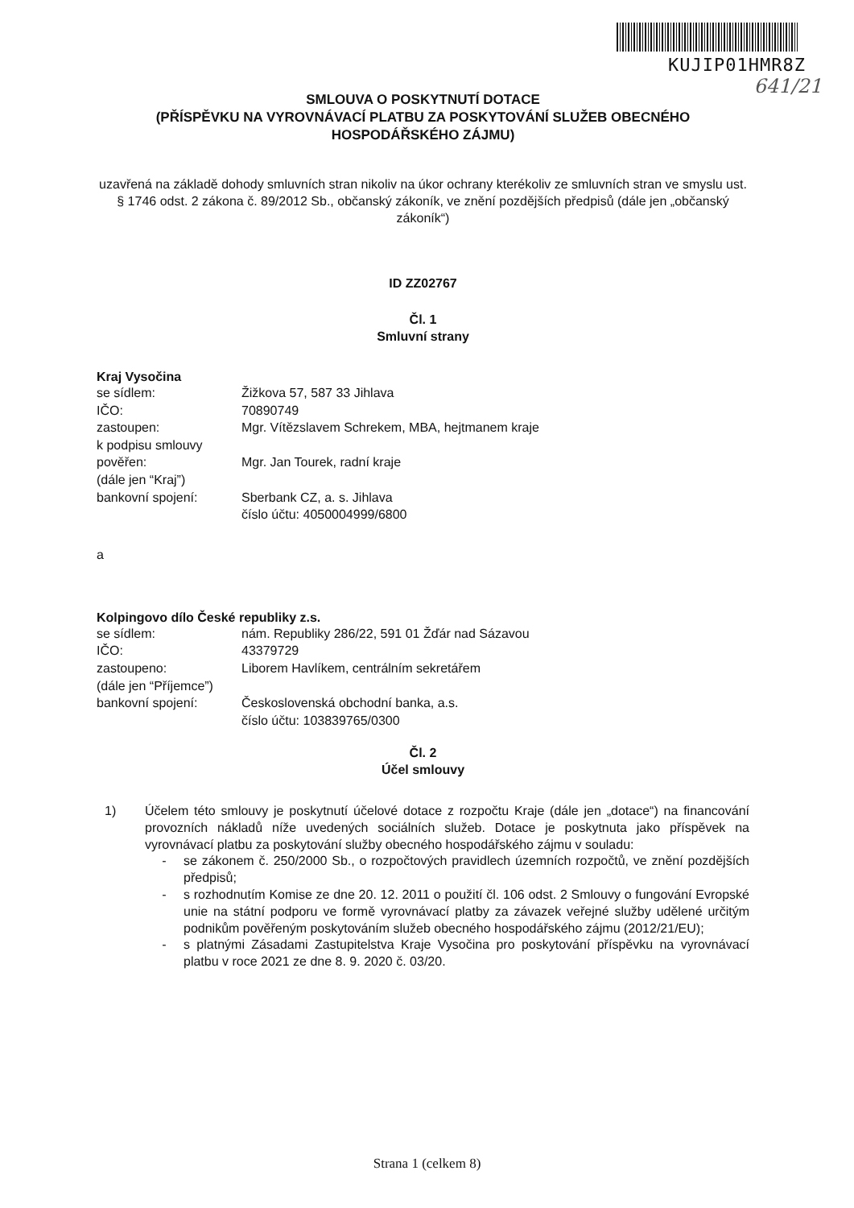KUJIP01HMR8Z
641/21
SMLOUVA O POSKYTNUTÍ DOTACE
(PŘÍSPĚVKU NA VYROVNÁVACÍ PLATBU ZA POSKYTOVÁNÍ SLUŽEB OBECNÉHO
HOSPODÁŘSKÉHO ZÁJMU)
uzavřená na základě dohody smluvních stran nikoliv na úkor ochrany kterékoliv ze smluvních stran ve smyslu ust. § 1746 odst. 2 zákona č. 89/2012 Sb., občanský zákoník, ve znění pozdějších předpisů (dále jen „občanský zákoník“)
ID ZZ02767
Čl. 1
Smluvní strany
Kraj Vysočina
| se sídlem: | Žižkova 57, 587 33 Jihlava |
| IČO: | 70890749 |
| zastoupen: | Mgr. Vítězslavem Schrekem, MBA, hejtmanem kraje |
| k podpisu smlouvy | |
| pověřen: | Mgr. Jan Tourek, radní kraje |
| (dále jen “Kraj”) | |
| bankovní spojení: | Sberbank CZ, a. s. Jihlava číslo účtu: 4050004999/6800 |
a
Kolpingovo dílo České republiky z.s.
| se sídlem: | nám. Republiky 286/22, 591 01 Žďár nad Sázavou |
| IČO: | 43379729 |
| zastoupeno: | Liborem Havlíkem, centrálním sekretářem |
| (dále jen “Příjemce”) | |
| bankovní spojení: | Československá obchodní banka, a.s. číslo účtu: 103839765/0300 |
Čl. 2
Účel smlouvy
1) Účelem této smlouvy je poskytnutí účelové dotace z rozpočtu Kraje (dále jen „dotace“) na financování provozních nákladů níže uvedených sociálních služeb. Dotace je poskytnuta jako příspěvek na vyrovnávací platbu za poskytování služby obecného hospodářského zájmu v souladu:
- se zákonem č. 250/2000 Sb., o rozpočtových pravidlech územních rozpočtů, ve znění pozdějších předpisů;
- s rozhodnutím Komise ze dne 20. 12. 2011 o použití čl. 106 odst. 2 Smlouvy o fungování Evropské unie na státní podporu ve formě vyrovnávací platby za závazek veřejné služby udělené určitým podnikům pověřeným poskytováním služeb obecného hospodářského zájmu (2012/21/EU);
- s platnými Zásadami Zastupitelstva Kraje Vysočina pro poskytování příspěvku na vyrovnávací platbu v roce 2021 ze dne 8. 9. 2020 č. 03/20.
Strana 1 (celkem 8)